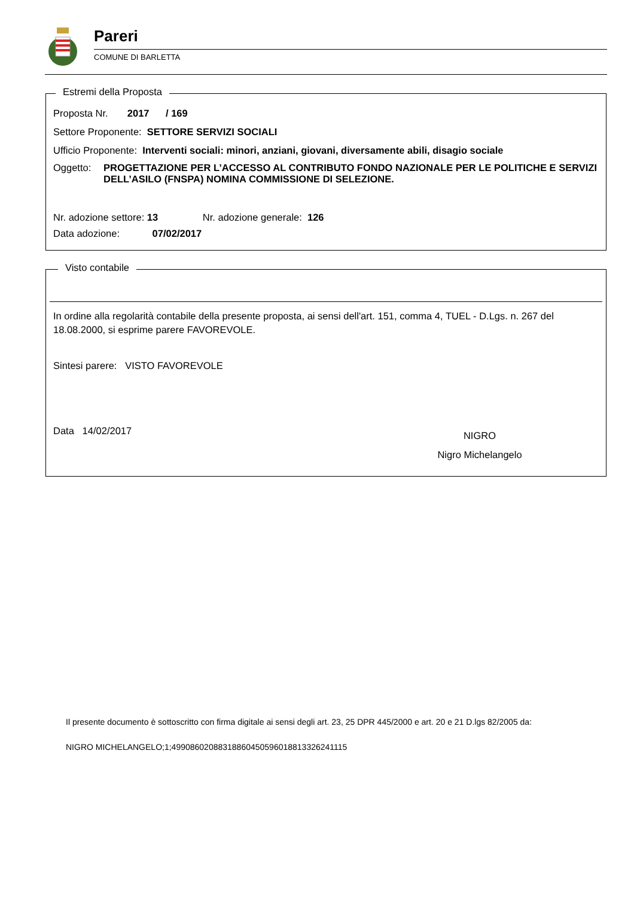Pareri
COMUNE DI BARLETTA
Estremi della Proposta
Proposta Nr. 2017 / 169
Settore Proponente: SETTORE SERVIZI SOCIALI
Ufficio Proponente: Interventi sociali: minori, anziani, giovani, diversamente abili, disagio sociale
Oggetto: PROGETTAZIONE PER L’ACCESSO AL CONTRIBUTO FONDO NAZIONALE PER LE POLITICHE E SERVIZI DELL’ASILO (FNSPA) NOMINA COMMISSIONE DI SELEZIONE.
Nr. adozione settore: 13 Nr. adozione generale: 126
Data adozione: 07/02/2017
Visto contabile
In ordine alla regolarità contabile della presente proposta, ai sensi dell'art. 151, comma 4, TUEL - D.Lgs. n. 267 del 18.08.2000, si esprime parere FAVOREVOLE.
Sintesi parere: VISTO FAVOREVOLE
Data 14/02/2017
NIGRO
Nigro Michelangelo
Il presente documento è sottoscritto con firma digitale ai sensi degli art. 23, 25 DPR 445/2000 e art. 20 e 21 D.lgs 82/2005 da:
NIGRO MICHELANGELO;1;49908602088318860450596018813326241115